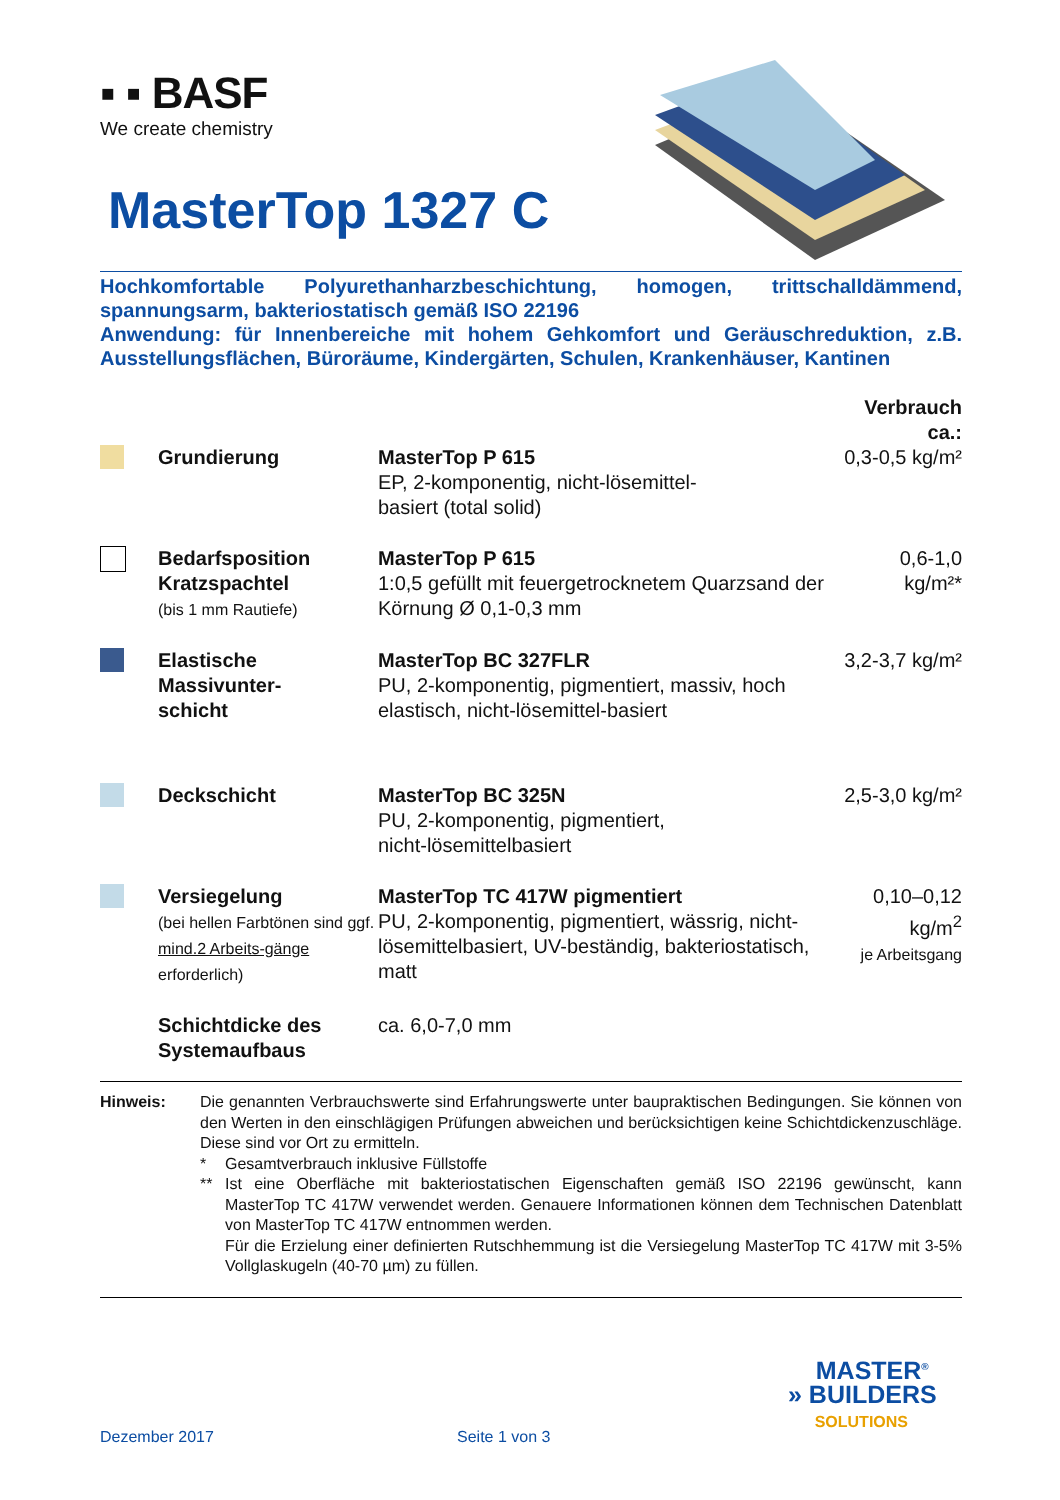▪ ▪ BASF
We create chemistry
MasterTop 1327 C
Hochkomfortable Polyurethanharzbeschichtung, homogen, trittschalldämmend, spannungsarm, bakteriostatisch gemäß ISO 22196
Anwendung: für Innenbereiche mit hohem Gehkomfort und Geräuschreduktion, z.B. Ausstellungsflächen, Büroräume, Kindergärten, Schulen, Krankenhäuser, Kantinen
| | | | Verbrauch ca.: |
| | Grundierung | MasterTop P 615 EP, 2-komponentig, nicht-lösemittel- basiert (total solid) | 0,3-0,5 kg/m² |
| | Bedarfsposition Kratzspachtel (bis 1 mm Rautiefe) | MasterTop P 615 1:0,5 gefüllt mit feuergetrocknetem Quarzsand der Körnung Ø 0,1-0,3 mm | 0,6-1,0 kg/m²* |
| | Elastische Massivunter- schicht | MasterTop BC 327FLR PU, 2-komponentig, pigmentiert, massiv, hoch elastisch, nicht-lösemittel-basiert | 3,2-3,7 kg/m² |
| | Deckschicht | MasterTop BC 325N PU, 2-komponentig, pigmentiert, nicht-lösemittelbasiert | 2,5-3,0 kg/m² |
| | Versiegelung (bei hellen Farbtönen sind ggf. mind.2 Arbeits-gänge erforderlich) | MasterTop TC 417W pigmentiert PU, 2-komponentig, pigmentiert, wässrig, nicht-lösemittelbasiert, UV-beständig, bakteriostatisch, matt | 0,10–0,12 kg/m<sup>2</sup> je Arbeitsgang |
| | Schichtdicke des Systemaufbaus | ca. 6,0-7,0 mm | |
Hinweis: Die genannten Verbrauchswerte sind Erfahrungswerte unter baupraktischen Bedingungen. Sie können von den Werten in den einschlägigen Prüfungen abweichen und berücksichtigen keine Schichtdickenzuschläge. Diese sind vor Ort zu ermitteln.
* Gesamtverbrauch inklusive Füllstoffe
** Ist eine Oberfläche mit bakteriostatischen Eigenschaften gemäß ISO 22196 gewünscht, kann MasterTop TC 417W verwendet werden. Genauere Informationen können dem Technischen Datenblatt von MasterTop TC 417W entnommen werden.
Für die Erzielung einer definierten Rutschhemmung ist die Versiegelung MasterTop TC 417W mit 3-5% Vollglaskugeln (40-70 µm) zu füllen.
MASTER<sup>®</sup>
» BUILDERS
SOLUTIONS
Dezember 2017 Seite 1 von 3